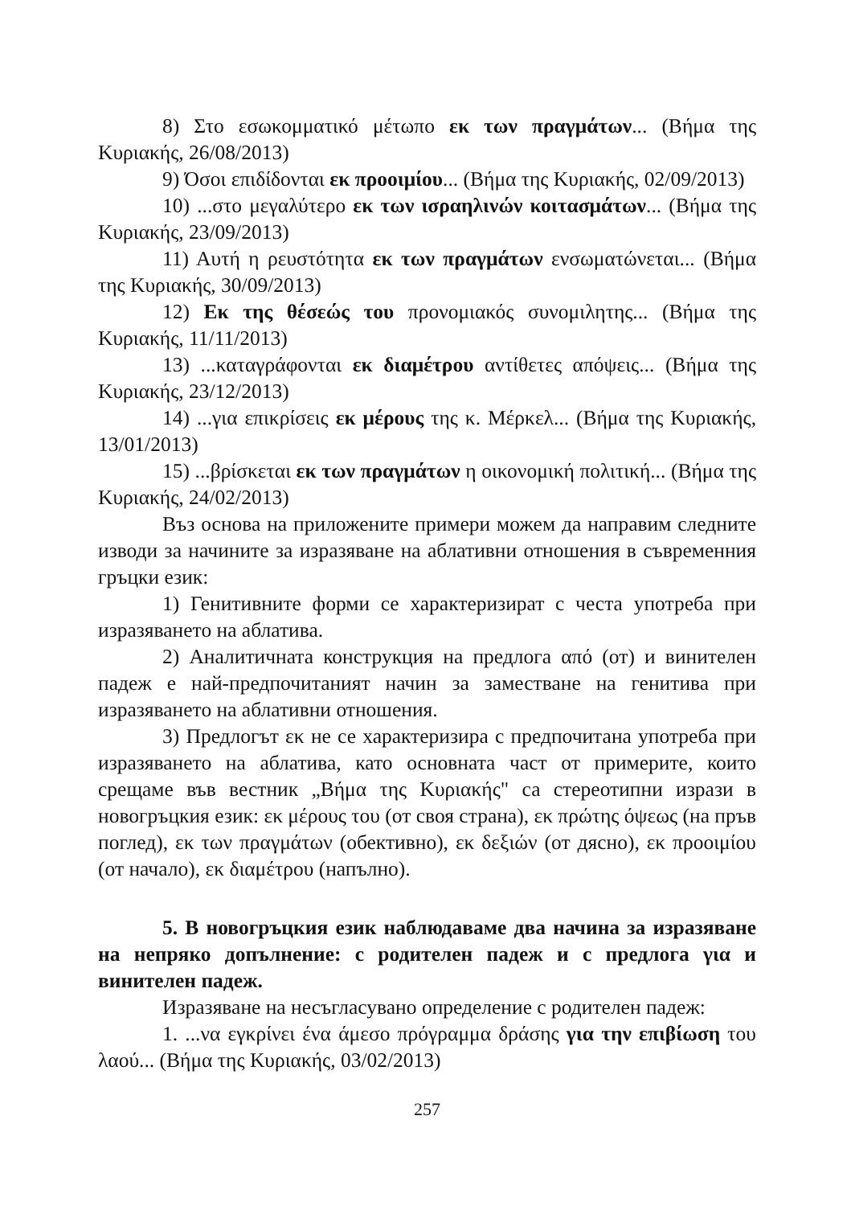8) Στο εσωκομματικό μέτωπο εκ των πραγμάτων... (Βήμα της Κυριακής, 26/08/2013)
9) Όσοι επιδίδονται εκ προοιμίου... (Βήμα της Κυριακής, 02/09/2013)
10) ...στο μεγαλύτερο εκ των ισραηλινών κοιτασμάτων... (Βήμα της Κυριακής, 23/09/2013)
11) Αυτή η ρευστότητα εκ των πραγμάτων ενσωματώνεται... (Βήμα της Κυριακής, 30/09/2013)
12) Εκ της θέσεώς του προνομιακός συνομιλητης... (Βήμα της Κυριακής, 11/11/2013)
13) ...καταγράφονται εκ διαμέτρου αντίθετες απόψεις... (Βήμα της Κυριακής, 23/12/2013)
14) ...για επικρίσεις εκ μέρους της κ. Μέρκελ... (Βήμα της Κυριακής, 13/01/2013)
15) ...βρίσκεται εκ των πραγμάτων η οικονομική πολιτική... (Βήμα της Κυριακής, 24/02/2013)
Въз основа на приложените примери можем да направим следните изводи за начините за изразяване на аблативни отношения в съвременния гръцки език:
1) Генитивните форми се характеризират с честа употреба при изразяването на аблатива.
2) Аналитичната конструкция на предлога από (от) и винителен падеж е най-предпочитаният начин за заместване на генитива при изразяването на аблативни отношения.
3) Предлогът εκ не се характеризира с предпочитана употреба при изразяването на аблатива, като основната част от примерите, които срещаме във вестник „Βήμα της Κυριακής" са стереотипни изрази в новогръцкия език: εκ μέρους του (от своя страна), εκ πρώτης όψεως (на пръв поглед), εκ των πραγμάτων (обективно), εκ δεξιών (от дясно), εκ προοιμίου (от начало), εκ διαμέτρου (напълно).
5. В новогръцкия език наблюдаваме два начина за изразяване на непряко допълнение: с родителен падеж и с предлога για и винителен падеж.
Изразяване на несъгласувано определение с родителен падеж:
1. ...να εγκρίνει ένα άμεσο πρόγραμμα δράσης για την επιβίωση του λαού... (Βήμα της Κυριακής, 03/02/2013)
257